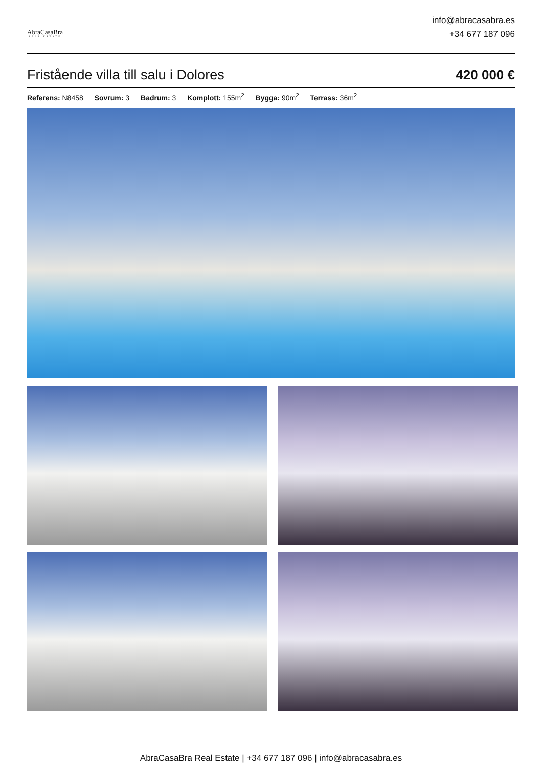AbraCasaBra
REAL ESTATE
info@abracasabra.es
+34 677 187 096
Fristående villa till salu i Dolores
420 000 €
Referens: N8458 Sovrum: 3 Badrum: 3 Komplott: 155m<sup>2</sup> Bygga: 90m<sup>2</sup> Terrass: 36m<sup>2</sup>
AbraCasaBra Real Estate | +34 677 187 096 | info@abracasabra.es